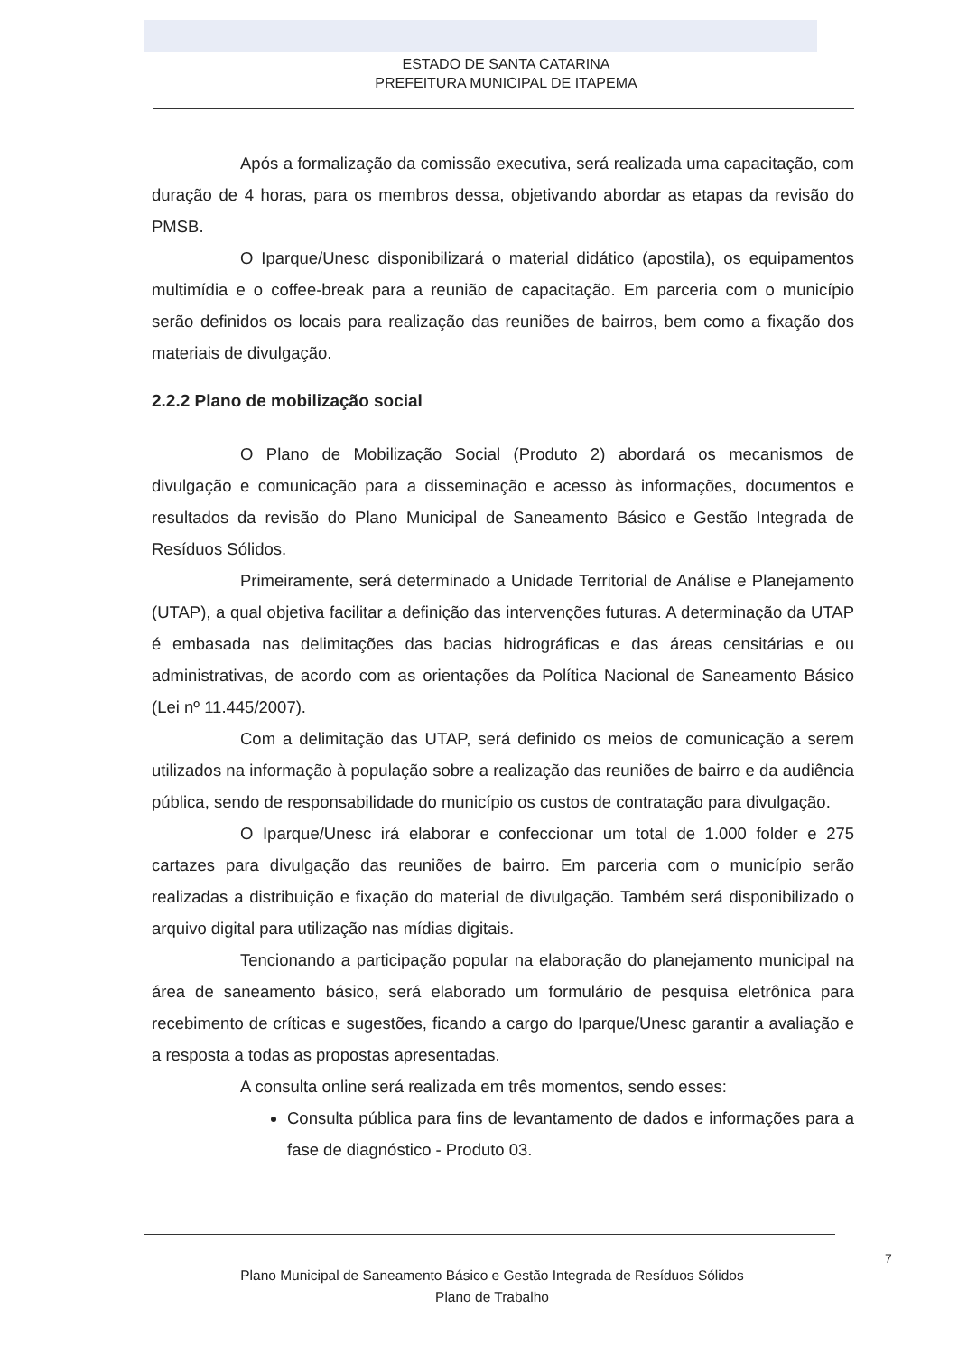ESTADO DE SANTA CATARINA
PREFEITURA MUNICIPAL DE ITAPEMA
Após a formalização da comissão executiva, será realizada uma capacitação, com duração de 4 horas, para os membros dessa, objetivando abordar as etapas da revisão do PMSB.
O Iparque/Unesc disponibilizará o material didático (apostila), os equipamentos multimídia e o coffee-break para a reunião de capacitação. Em parceria com o município serão definidos os locais para realização das reuniões de bairros, bem como a fixação dos materiais de divulgação.
2.2.2 Plano de mobilização social
O Plano de Mobilização Social (Produto 2) abordará os mecanismos de divulgação e comunicação para a disseminação e acesso às informações, documentos e resultados da revisão do Plano Municipal de Saneamento Básico e Gestão Integrada de Resíduos Sólidos.
Primeiramente, será determinado a Unidade Territorial de Análise e Planejamento (UTAP), a qual objetiva facilitar a definição das intervenções futuras. A determinação da UTAP é embasada nas delimitações das bacias hidrográficas e das áreas censitárias e ou administrativas, de acordo com as orientações da Política Nacional de Saneamento Básico (Lei nº 11.445/2007).
Com a delimitação das UTAP, será definido os meios de comunicação a serem utilizados na informação à população sobre a realização das reuniões de bairro e da audiência pública, sendo de responsabilidade do município os custos de contratação para divulgação.
O Iparque/Unesc irá elaborar e confeccionar um total de 1.000 folder e 275 cartazes para divulgação das reuniões de bairro. Em parceria com o município serão realizadas a distribuição e fixação do material de divulgação. Também será disponibilizado o arquivo digital para utilização nas mídias digitais.
Tencionando a participação popular na elaboração do planejamento municipal na área de saneamento básico, será elaborado um formulário de pesquisa eletrônica para recebimento de críticas e sugestões, ficando a cargo do Iparque/Unesc garantir a avaliação e a resposta a todas as propostas apresentadas.
A consulta online será realizada em três momentos, sendo esses:
Consulta pública para fins de levantamento de dados e informações para a fase de diagnóstico - Produto 03.
7
Plano Municipal de Saneamento Básico e Gestão Integrada de Resíduos Sólidos
Plano de Trabalho